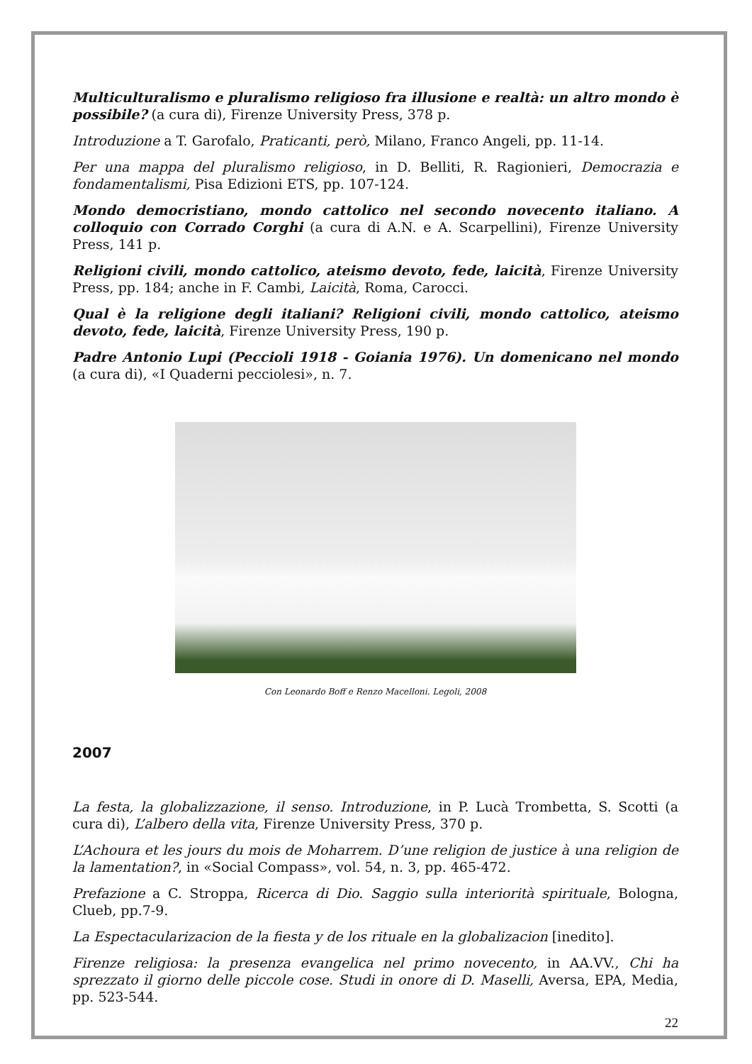Multiculturalismo e pluralismo religioso fra illusione e realtà: un altro mondo è possibile? (a cura di), Firenze University Press, 378 p.
Introduzione a T. Garofalo, Praticanti, però, Milano, Franco Angeli, pp. 11-14.
Per una mappa del pluralismo religioso, in D. Belliti, R. Ragionieri, Democrazia e fondamentalismi, Pisa Edizioni ETS, pp. 107-124.
Mondo democristiano, mondo cattolico nel secondo novecento italiano. A colloquio con Corrado Corghi (a cura di A.N. e A. Scarpellini), Firenze University Press, 141 p.
Religioni civili, mondo cattolico, ateismo devoto, fede, laicità, Firenze University Press, pp. 184; anche in F. Cambi, Laicità, Roma, Carocci.
Qual è la religione degli italiani? Religioni civili, mondo cattolico, ateismo devoto, fede, laicità, Firenze University Press, 190 p.
Padre Antonio Lupi (Peccioli 1918 - Goiania 1976). Un domenicano nel mondo (a cura di), «I Quaderni pecciolesi», n. 7.
Con Leonardo Boff e Renzo Macelloni. Legoli, 2008
2007
La festa, la globalizzazione, il senso. Introduzione, in P. Lucà Trombetta, S. Scotti (a cura di), L’albero della vita, Firenze University Press, 370 p.
L’Achoura et les jours du mois de Moharrem. D’une religion de justice à una religion de la lamentation?, in «Social Compass», vol. 54, n. 3, pp. 465-472.
Prefazione a C. Stroppa, Ricerca di Dio. Saggio sulla interiorità spirituale, Bologna, Clueb, pp.7-9.
La Espectacularizacion de la fiesta y de los rituale en la globalizacion [inedito].
Firenze religiosa: la presenza evangelica nel primo novecento, in AA.VV., Chi ha sprezzato il giorno delle piccole cose. Studi in onore di D. Maselli, Aversa, EPA, Media, pp. 523-544.
22